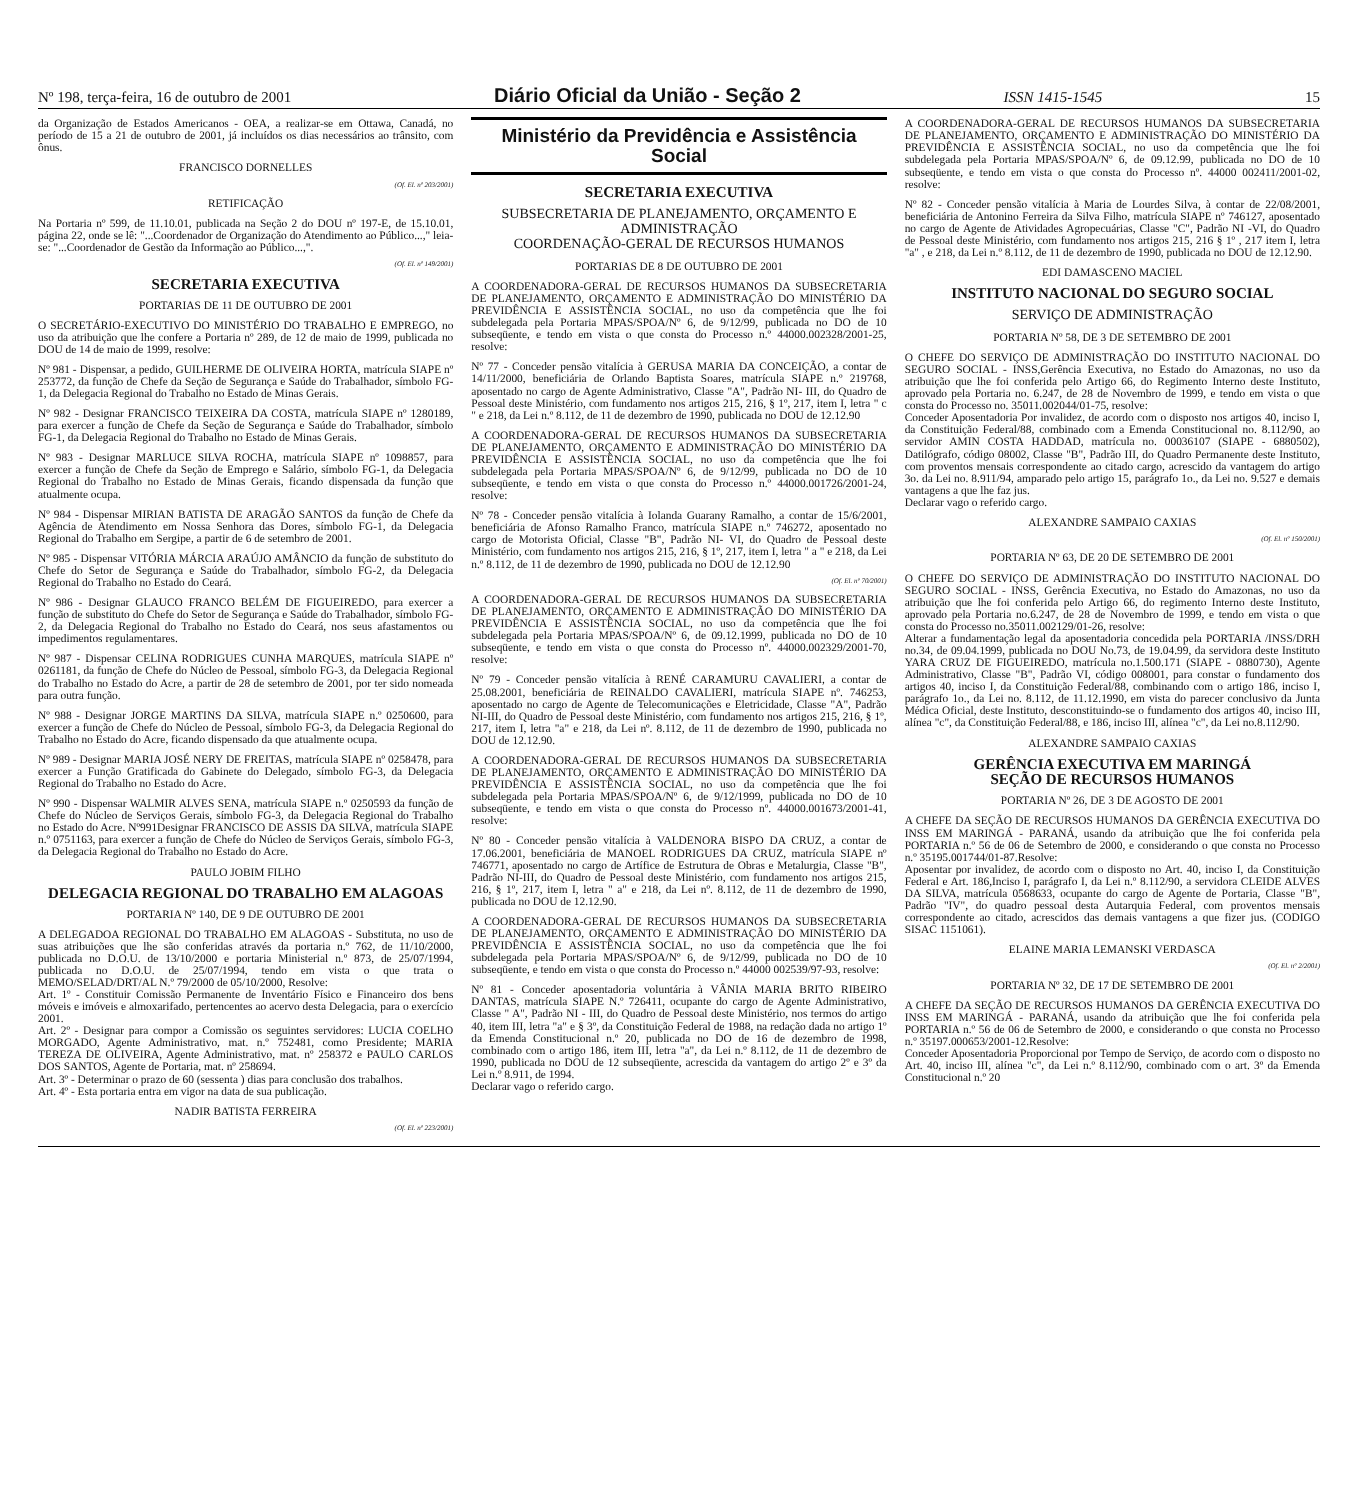Nº 198, terça-feira, 16 de outubro de 2001 Diário Oficial da União - Seção 2 ISSN 1415-1545 15
da Organização de Estados Americanos - OEA, a realizar-se em Ottawa, Canadá, no período de 15 a 21 de outubro de 2001, já incluídos os dias necessários ao trânsito, com ônus.
FRANCISCO DORNELLES
(Of. El. nº 203/2001)
RETIFICAÇÃO
Na Portaria nº 599, de 11.10.01, publicada na Seção 2 do DOU nº 197-E, de 15.10.01, página 22, onde se lê: "...Coordenador de Organização do Atendimento ao Público...," leia-se: "...Coordenador de Gestão da Informação ao Público...,".
(Of. El. nº 149/2001)
SECRETARIA EXECUTIVA
PORTARIAS DE 11 DE OUTUBRO DE 2001
O SECRETÁRIO-EXECUTIVO DO MINISTÉRIO DO TRABALHO E EMPREGO, no uso da atribuição que lhe confere a Portaria nº 289, de 12 de maio de 1999, publicada no DOU de 14 de maio de 1999, resolve:
Nº 981 - Dispensar, a pedido, GUILHERME DE OLIVEIRA HORTA, matrícula SIAPE nº 253772, da função de Chefe da Seção de Segurança e Saúde do Trabalhador, símbolo FG-1, da Delegacia Regional do Trabalho no Estado de Minas Gerais.
Nº 982 - Designar FRANCISCO TEIXEIRA DA COSTA, matrícula SIAPE nº 1280189, para exercer a função de Chefe da Seção de Segurança e Saúde do Trabalhador, símbolo FG-1, da Delegacia Regional do Trabalho no Estado de Minas Gerais.
Nº 983 - Designar MARLUCE SILVA ROCHA, matrícula SIAPE nº 1098857, para exercer a função de Chefe da Seção de Emprego e Salário, símbolo FG-1, da Delegacia Regional do Trabalho no Estado de Minas Gerais, ficando dispensada da função que atualmente ocupa.
Nº 984 - Dispensar MIRIAN BATISTA DE ARAGÃO SANTOS da função de Chefe da Agência de Atendimento em Nossa Senhora das Dores, símbolo FG-1, da Delegacia Regional do Trabalho em Sergipe, a partir de 6 de setembro de 2001.
Nº 985 - Dispensar VITÓRIA MÁRCIA ARAÚJO AMÂNCIO da função de substituto do Chefe do Setor de Segurança e Saúde do Trabalhador, símbolo FG-2, da Delegacia Regional do Trabalho no Estado do Ceará.
Nº 986 - Designar GLAUCO FRANCO BELÉM DE FIGUEIREDO, para exercer a função de substituto do Chefe do Setor de Segurança e Saúde do Trabalhador, símbolo FG-2, da Delegacia Regional do Trabalho no Estado do Ceará, nos seus afastamentos ou impedimentos regulamentares.
Nº 987 - Dispensar CELINA RODRIGUES CUNHA MARQUES, matrícula SIAPE nº 0261181, da função de Chefe do Núcleo de Pessoal, símbolo FG-3, da Delegacia Regional do Trabalho no Estado do Acre, a partir de 28 de setembro de 2001, por ter sido nomeada para outra função.
Nº 988 - Designar JORGE MARTINS DA SILVA, matrícula SIAPE n.º 0250600, para exercer a função de Chefe do Núcleo de Pessoal, símbolo FG-3, da Delegacia Regional do Trabalho no Estado do Acre, ficando dispensado da que atualmente ocupa.
Nº 989 - Designar MARIA JOSÉ NERY DE FREITAS, matrícula SIAPE nº 0258478, para exercer a Função Gratificada do Gabinete do Delegado, símbolo FG-3, da Delegacia Regional do Trabalho no Estado do Acre.
Nº 990 - Dispensar WALMIR ALVES SENA, matrícula SIAPE n.º 0250593 da função de Chefe do Núcleo de Serviços Gerais, símbolo FG-3, da Delegacia Regional do Trabalho no Estado do Acre. Nº991Designar FRANCISCO DE ASSIS DA SILVA, matrícula SIAPE n.º 0751163, para exercer a função de Chefe do Núcleo de Serviços Gerais, símbolo FG-3, da Delegacia Regional do Trabalho no Estado do Acre.
PAULO JOBIM FILHO
DELEGACIA REGIONAL DO TRABALHO EM ALAGOAS
PORTARIA Nº 140, DE 9 DE OUTUBRO DE 2001
A DELEGADOA REGIONAL DO TRABALHO EM ALAGOAS - Substituta, no uso de suas atribuições que lhe são conferidas através da portaria n.º 762, de 11/10/2000, publicada no D.O.U. de 13/10/2000 e portaria Ministerial n.º 873, de 25/07/1994, publicada no D.O.U. de 25/07/1994, tendo em vista o que trata o MEMO/SELAD/DRT/AL N.º 79/2000 de 05/10/2000, Resolve:
Art. 1º - Constituir Comissão Permanente de Inventário Físico e Financeiro dos bens móveis e imóveis e almoxarifado, pertencentes ao acervo desta Delegacia, para o exercício 2001.
Art. 2º - Designar para compor a Comissão os seguintes servidores: LUCIA COELHO MORGADO, Agente Administrativo, mat. n.º 752481, como Presidente; MARIA TEREZA DE OLIVEIRA, Agente Administrativo, mat. nº 258372 e PAULO CARLOS DOS SANTOS, Agente de Portaria, mat. nº 258694.
Art. 3º - Determinar o prazo de 60 (sessenta ) dias para conclusão dos trabalhos.
Art. 4º - Esta portaria entra em vigor na data de sua publicação.
NADIR BATISTA FERREIRA
(Of. El. nº 223/2001)
Ministério da Previdência e Assistência Social
SECRETARIA EXECUTIVA
SUBSECRETARIA DE PLANEJAMENTO, ORÇAMENTO E ADMINISTRAÇÃO
COORDENAÇÃO-GERAL DE RECURSOS HUMANOS
PORTARIAS DE 8 DE OUTUBRO DE 2001
A COORDENADORA-GERAL DE RECURSOS HUMANOS DA SUBSECRETARIA DE PLANEJAMENTO, ORÇAMENTO E ADMINISTRAÇÃO DO MINISTÉRIO DA PREVIDÊNCIA E ASSISTÊNCIA SOCIAL, no uso da competência que lhe foi subdelegada pela Portaria MPAS/SPOA/Nº 6, de 9/12/99, publicada no DO de 10 subseqüente, e tendo em vista o que consta do Processo n.º 44000.002328/2001-25, resolve:
Nº 77 - Conceder pensão vitalícia à GERUSA MARIA DA CONCEIÇÃO, a contar de 14/11/2000, beneficiária de Orlando Baptista Soares, matrícula SIAPE n.º 219768, aposentado no cargo de Agente Administrativo, Classe "A", Padrão NI- III, do Quadro de Pessoal deste Ministério, com fundamento nos artigos 215, 216, § 1º, 217, item I, letra " c " e 218, da Lei n.º 8.112, de 11 de dezembro de 1990, publicada no DOU de 12.12.90
A COORDENADORA-GERAL DE RECURSOS HUMANOS DA SUBSECRETARIA DE PLANEJAMENTO, ORÇAMENTO E ADMINISTRAÇÃO DO MINISTÉRIO DA PREVIDÊNCIA E ASSISTÊNCIA SOCIAL, no uso da competência que lhe foi subdelegada pela Portaria MPAS/SPOA/Nº 6, de 9/12/99, publicada no DO de 10 subseqüente, e tendo em vista o que consta do Processo n.º 44000.001726/2001-24, resolve:
Nº 78 - Conceder pensão vitalícia à Iolanda Guarany Ramalho, a contar de 15/6/2001, beneficiária de Afonso Ramalho Franco, matrícula SIAPE n.º 746272, aposentado no cargo de Motorista Oficial, Classe "B", Padrão NI- VI, do Quadro de Pessoal deste Ministério, com fundamento nos artigos 215, 216, § 1º, 217, item I, letra " a " e 218, da Lei n.º 8.112, de 11 de dezembro de 1990, publicada no DOU de 12.12.90
(Of. El. nº 70/2001)
A COORDENADORA-GERAL DE RECURSOS HUMANOS DA SUBSECRETARIA DE PLANEJAMENTO, ORÇAMENTO E ADMINISTRAÇÃO DO MINISTÉRIO DA PREVIDÊNCIA E ASSISTÊNCIA SOCIAL, no uso da competência que lhe foi subdelegada pela Portaria MPAS/SPOA/Nº 6, de 09.12.1999, publicada no DO de 10 subseqüente, e tendo em vista o que consta do Processo nº. 44000.002329/2001-70, resolve:
Nº 79 - Conceder pensão vitalícia à RENÉ CARAMURU CAVALIERI, a contar de 25.08.2001, beneficiária de REINALDO CAVALIERI, matrícula SIAPE nº. 746253, aposentado no cargo de Agente de Telecomunicações e Eletricidade, Classe "A", Padrão NI-III, do Quadro de Pessoal deste Ministério, com fundamento nos artigos 215, 216, § 1º, 217, item I, letra "a" e 218, da Lei nº. 8.112, de 11 de dezembro de 1990, publicada no DOU de 12.12.90.
A COORDENADORA-GERAL DE RECURSOS HUMANOS DA SUBSECRETARIA DE PLANEJAMENTO, ORÇAMENTO E ADMINISTRAÇÃO DO MINISTÉRIO DA PREVIDÊNCIA E ASSISTÊNCIA SOCIAL, no uso da competência que lhe foi subdelegada pela Portaria MPAS/SPOA/Nº 6, de 9/12/1999, publicada no DO de 10 subseqüente, e tendo em vista o que consta do Processo nº. 44000.001673/2001-41, resolve:
Nº 80 - Conceder pensão vitalícia à VALDENORA BISPO DA CRUZ, a contar de 17.06.2001, beneficiária de MANOEL RODRIGUES DA CRUZ, matrícula SIAPE nº 746771, aposentado no cargo de Artífice de Estrutura de Obras e Metalurgia, Classe "B", Padrão NI-III, do Quadro de Pessoal deste Ministério, com fundamento nos artigos 215, 216, § 1º, 217, item I, letra " a" e 218, da Lei nº. 8.112, de 11 de dezembro de 1990, publicada no DOU de 12.12.90.
A COORDENADORA-GERAL DE RECURSOS HUMANOS DA SUBSECRETARIA DE PLANEJAMENTO, ORÇAMENTO E ADMINISTRAÇÃO DO MINISTÉRIO DA PREVIDÊNCIA E ASSISTÊNCIA SOCIAL, no uso da competência que lhe foi subdelegada pela Portaria MPAS/SPOA/Nº 6, de 9/12/99, publicada no DO de 10 subseqüente, e tendo em vista o que consta do Processo n.º 44000 002539/97-93, resolve:
Nº 81 - Conceder aposentadoria voluntária à VÂNIA MARIA BRITO RIBEIRO DANTAS, matrícula SIAPE N.º 726411, ocupante do cargo de Agente Administrativo, Classe " A", Padrão NI - III, do Quadro de Pessoal deste Ministério, nos termos do artigo 40, item III, letra "a" e § 3º, da Constituição Federal de 1988, na redação dada no artigo 1º da Emenda Constitucional n.º 20, publicada no DO de 16 de dezembro de 1998, combinado com o artigo 186, item III, letra "a", da Lei n.º 8.112, de 11 de dezembro de 1990, publicada no DOU de 12 subseqüente, acrescida da vantagem do artigo 2º e 3º da Lei n.º 8.911, de 1994.
Declarar vago o referido cargo.
A COORDENADORA-GERAL DE RECURSOS HUMANOS DA SUBSECRETARIA DE PLANEJAMENTO, ORÇAMENTO E ADMINISTRAÇÃO DO MINISTÉRIO DA PREVIDÊNCIA E ASSISTÊNCIA SOCIAL, no uso da competência que lhe foi subdelegada pela Portaria MPAS/SPOA/Nº 6, de 09.12.99, publicada no DO de 10 subseqüente, e tendo em vista o que consta do Processo nº. 44000 002411/2001-02, resolve:
Nº 82 - Conceder pensão vitalícia à Maria de Lourdes Silva, à contar de 22/08/2001, beneficiária de Antonino Ferreira da Silva Filho, matrícula SIAPE nº 746127, aposentado no cargo de Agente de Atividades Agropecuárias, Classe "C", Padrão NI -VI, do Quadro de Pessoal deste Ministério, com fundamento nos artigos 215, 216 § 1º , 217 item I, letra "a" , e 218, da Lei n.º 8.112, de 11 de dezembro de 1990, publicada no DOU de 12.12.90.
EDI DAMASCENO MACIEL
INSTITUTO NACIONAL DO SEGURO SOCIAL
SERVIÇO DE ADMINISTRAÇÃO
PORTARIA Nº 58, DE 3 DE SETEMBRO DE 2001
O CHEFE DO SERVIÇO DE ADMINISTRAÇÃO DO INSTITUTO NACIONAL DO SEGURO SOCIAL - INSS,Gerência Executiva, no Estado do Amazonas, no uso da atribuição que lhe foi conferida pelo Artigo 66, do Regimento Interno deste Instituto, aprovado pela Portaria no. 6.247, de 28 de Novembro de 1999, e tendo em vista o que consta do Processo no. 35011.002044/01-75, resolve:
Conceder Aposentadoria Por invalidez, de acordo com o disposto nos artigos 40, inciso I, da Constituição Federal/88, combinado com a Emenda Constitucional no. 8.112/90, ao servidor AMIN COSTA HADDAD, matrícula no. 00036107 (SIAPE - 6880502), Datilógrafo, código 08002, Classe "B", Padrão III, do Quadro Permanente deste Instituto, com proventos mensais correspondente ao citado cargo, acrescido da vantagem do artigo 3o. da Lei no. 8.911/94, amparado pelo artigo 15, parágrafo 1o., da Lei no. 9.527 e demais vantagens a que lhe faz jus.
Declarar vago o referido cargo.
ALEXANDRE SAMPAIO CAXIAS
(Of. El. nº 150/2001)
PORTARIA Nº 63, DE 20 DE SETEMBRO DE 2001
O CHEFE DO SERVIÇO DE ADMINISTRAÇÃO DO INSTITUTO NACIONAL DO SEGURO SOCIAL - INSS, Gerência Executiva, no Estado do Amazonas, no uso da atribuição que lhe foi conferida pelo Artigo 66, do regimento Interno deste Instituto, aprovado pela Portaria no.6.247, de 28 de Novembro de 1999, e tendo em vista o que consta do Processo no.35011.002129/01-26, resolve:
Alterar a fundamentação legal da aposentadoria concedida pela PORTARIA /INSS/DRH no.34, de 09.04.1999, publicada no DOU No.73, de 19.04.99, da servidora deste Instituto YARA CRUZ DE FIGUEIREDO, matrícula no.1.500.171 (SIAPE - 0880730), Agente Administrativo, Classe "B", Padrão VI, código 008001, para constar o fundamento dos artigos 40, inciso I, da Constituição Federal/88, combinando com o artigo 186, inciso I, parágrafo 1o., da Lei no. 8.112, de 11.12.1990, em vista do parecer conclusivo da Junta Médica Oficial, deste Instituto, desconstituindo-se o fundamento dos artigos 40, inciso III, alínea "c", da Constituição Federal/88, e 186, inciso III, alínea "c", da Lei no.8.112/90.
ALEXANDRE SAMPAIO CAXIAS
GERÊNCIA EXECUTIVA EM MARINGÁ
SEÇÃO DE RECURSOS HUMANOS
PORTARIA Nº 26, DE 3 DE AGOSTO DE 2001
A CHEFE DA SEÇÃO DE RECURSOS HUMANOS DA GERÊNCIA EXECUTIVA DO INSS EM MARINGÁ - PARANÁ, usando da atribuição que lhe foi conferida pela PORTARIA n.º 56 de 06 de Setembro de 2000, e considerando o que consta no Processo n.º 35195.001744/01-87.Resolve:
Aposentar por invalidez, de acordo com o disposto no Art. 40, inciso I, da Constituição Federal e Art. 186,Inciso I, parágrafo I, da Lei n.º 8.112/90, a servidora CLEIDE ALVES DA SILVA, matrícula 0568633, ocupante do cargo de Agente de Portaria, Classe "B", Padrão "IV", do quadro pessoal desta Autarquia Federal, com proventos mensais correspondente ao citado, acrescidos das demais vantagens a que fizer jus. (CODIGO SISAC 1151061).
ELAINE MARIA LEMANSKI VERDASCA
(Of. El. nº 2/2001)
PORTARIA Nº 32, DE 17 DE SETEMBRO DE 2001
A CHEFE DA SEÇÃO DE RECURSOS HUMANOS DA GERÊNCIA EXECUTIVA DO INSS EM MARINGÁ - PARANÁ, usando da atribuição que lhe foi conferida pela PORTARIA n.º 56 de 06 de Setembro de 2000, e considerando o que consta no Processo n.º 35197.000653/2001-12.Resolve:
Conceder Aposentadoria Proporcional por Tempo de Serviço, de acordo com o disposto no Art. 40, inciso III, alínea "c", da Lei n.º 8.112/90, combinado com o art. 3º da Emenda Constitucional n.º 20